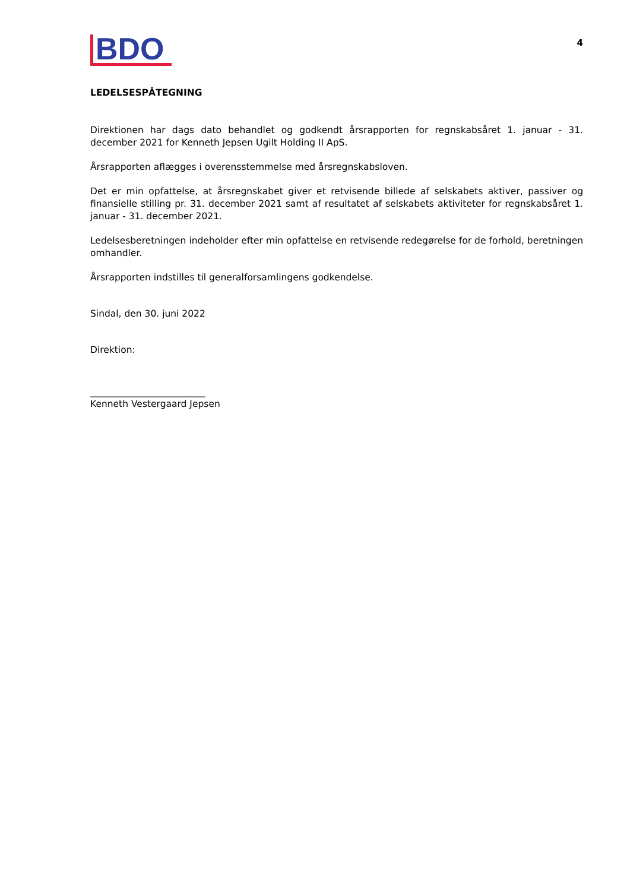BDO
4
LEDELSESPÅTEGNING
Direktionen har dags dato behandlet og godkendt årsrapporten for regnskabsåret 1. januar - 31. december 2021 for Kenneth Jepsen Ugilt Holding II ApS.
Årsrapporten aflægges i overensstemmelse med årsregnskabsloven.
Det er min opfattelse, at årsregnskabet giver et retvisende billede af selskabets aktiver, passiver og finansielle stilling pr. 31. december 2021 samt af resultatet af selskabets aktiviteter for regnskabsåret 1. januar - 31. december 2021.
Ledelsesberetningen indeholder efter min opfattelse en retvisende redegørelse for de forhold, beretningen omhandler.
Årsrapporten indstilles til generalforsamlingens godkendelse.
Sindal, den 30. juni 2022
Direktion:
_________________________
Kenneth Vestergaard Jepsen